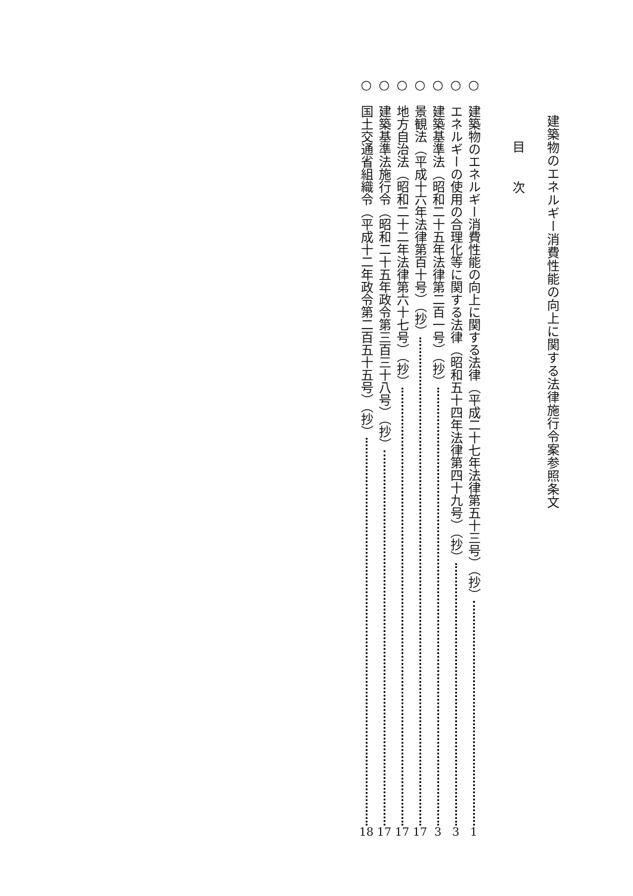建築物のエネルギー消費性能の向上に関する法律施行令案参照条文
目 次
○ 建築物のエネルギー消費性能の向上に関する法律（平成二十七年法律第五十三号）（抄） 1
○ エネルギーの使用の合理化等に関する法律（昭和五十四年法律第四十九号）（抄） 3
○ 建築基準法（昭和二十五年法律第二百一号）（抄） 3
○ 景観法（平成十六年法律第百十号）（抄） 17
○ 地方自治法（昭和二十二年法律第六十七号）（抄） 17
○ 建築基準法施行令（昭和二十五年政令第三百三十八号）（抄） 17
○ 国土交通省組織令（平成十二年政令第二百五十五号）（抄） 18